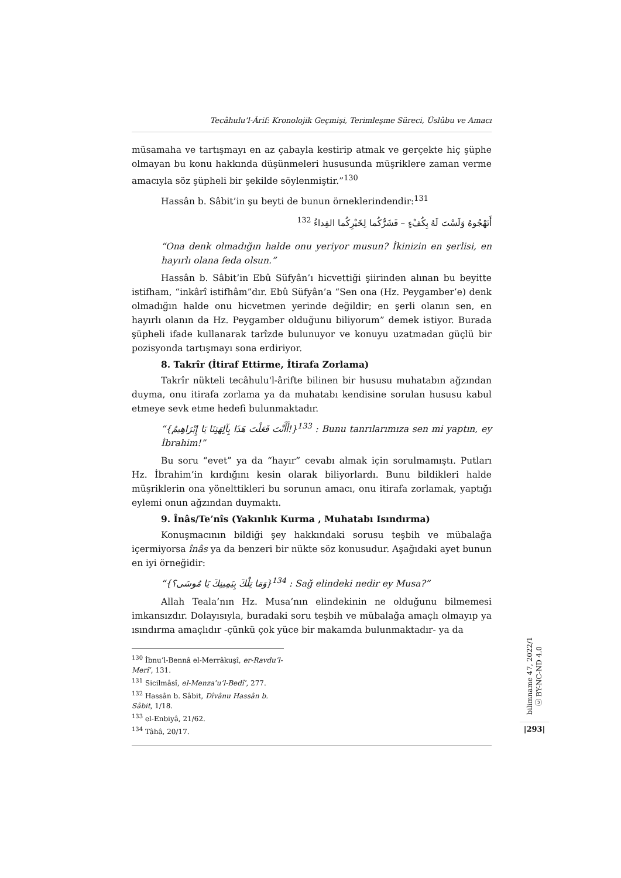Tecâhulu’l-Ârif: Kronolojik Geçmişi, Terimleşme Süreci, Üslûbu ve Amacı
müsamaha ve tartışmayı en az çabayla kestirip atmak ve gerçekte hiç şüphe olmayan bu konu hakkında düşünmeleri hususunda müşriklere zaman verme amacıyla söz şüpheli bir şekilde söylenmiştir.”<sup>130</sup>
Hassân b. Sâbit’in şu beyti de bunun örneklerindendir:<sup>131</sup>
أَتَهْجُوهُ وَلَسْتَ لَهُ بِكُفْءٍ – فَشَرُّكُما لِخَيْرِكُما الفِداءُ <sup>132</sup>
“Ona denk olmadığın halde onu yeriyor musun? İkinizin en şerlisi, en hayırlı olana feda olsun.”
Hassân b. Sâbit’in Ebû Süfyân’ı hicvettiği şiirinden alınan bu beyitte istifham, “inkârî istifhâm”dır. Ebû Süfyân’a “Sen ona (Hz. Peygamber’e) denk olmadığın halde onu hicvetmen yerinde değildir; en şerli olanın sen, en hayırlı olanın da Hz. Peygamber olduğunu biliyorum” demek istiyor. Burada şüpheli ifade kullanarak tarîzde bulunuyor ve konuyu uzatmadan güçlü bir pozisyonda tartışmayı sona erdiriyor.
8. Takrîr (İtiraf Ettirme, İtirafa Zorlama)
Takrîr nükteli tecâhulu'l-ârifte bilinen bir hususu muhatabın ağzından duyma, onu itirafa zorlama ya da muhatabı kendisine sorulan hususu kabul etmeye sevk etme hedefi bulunmaktadır.
“{أَأَنْتَ فَعَلْتَ هَذَا بِآلِهَتِنَا يَا إِبْرَاهِيمُ!}<sup>133</sup> : Bunu tanrılarımıza sen mi yaptın, ey İbrahim!”
Bu soru “evet” ya da “hayır” cevabı almak için sorulmamıştı. Putları Hz. İbrahim’in kırdığını kesin olarak biliyorlardı. Bunu bildikleri halde müşriklerin ona yönelttikleri bu sorunun amacı, onu itirafa zorlamak, yaptığı eylemi onun ağzından duymaktı.
9. Înâs/Te’nîs (Yakınlık Kurma , Muhatabı Isındırma)
Konuşmacının bildiği şey hakkındaki sorusu teşbih ve mübalağa içermiyorsa înâs ya da benzeri bir nükte söz konusudur. Aşağıdaki ayet bunun en iyi örneğidir:
“{وَمَا تِلْكَ بِيَمِينِكَ يَا مُوسَى؟}<sup>134</sup> : Sağ elindeki nedir ey Musa?”
Allah Teala’nın Hz. Musa’nın elindekinin ne olduğunu bilmemesi imkansızdır. Dolayısıyla, buradaki soru teşbih ve mübalağa amaçlı olmayıp ya ısındırma amaçlıdır -çünkü çok yüce bir makamda bulunmaktadır- ya da
<sup>130</sup> İbnu’l-Bennâ el-Merrâkuşî, er-Ravdu’l-Merîʿ, 131.
<sup>131</sup> Sicilmâsî, el-Menzaʿu’l-Bedîʿ, 277.
<sup>132</sup> Hassân b. Sâbit, Dîvânu Hassân b. Sâbit, 1/18.
<sup>133</sup> el-Enbiyâ, 21/62.
<sup>134</sup> Tâhâ, 20/17.
bilimname 47, 2022/1 ⓒ BY-NC-ND 4.0
|293|